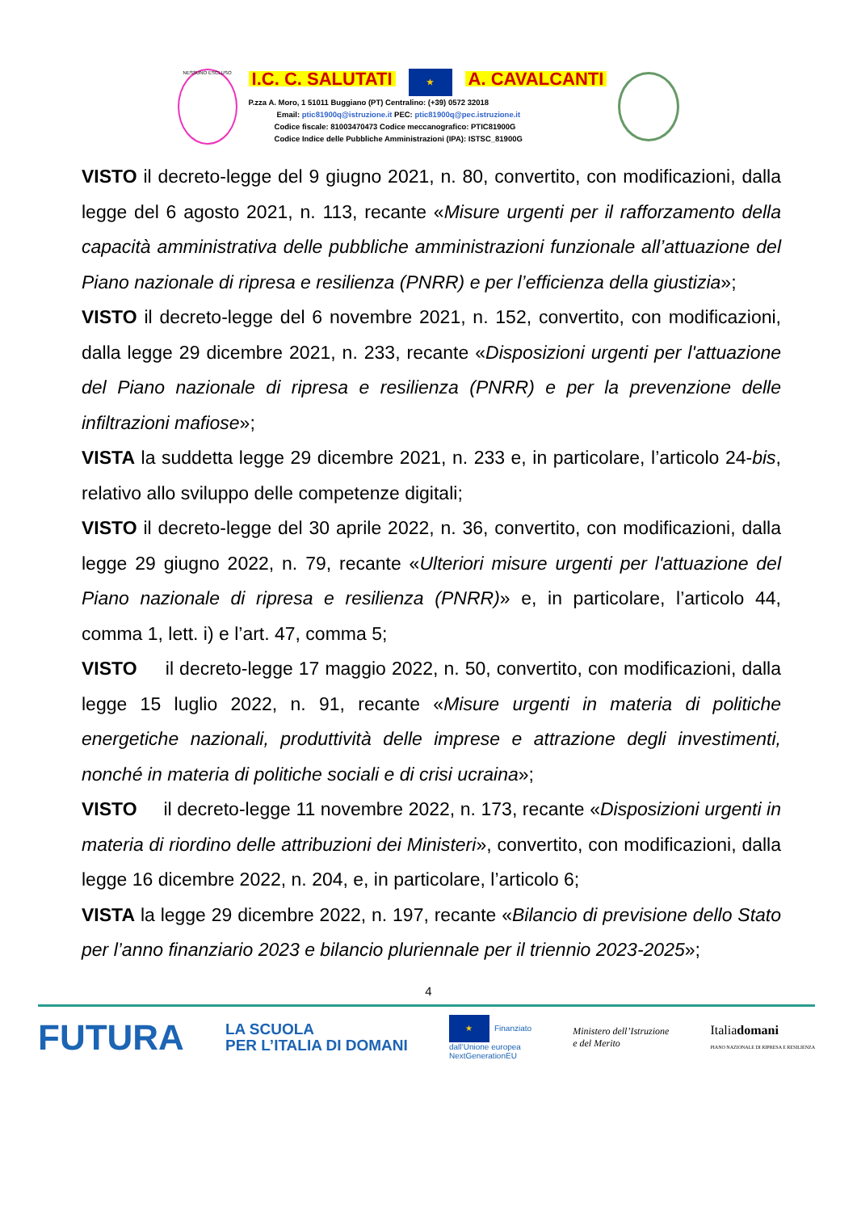NESSUNO ESCLUSO
I.C. C. SALUTATI ★ A. CAVALCANTI
P.zza A. Moro, 1 51011 Buggiano (PT) Centralino: (+39) 0572 32018
Email: ptic81900q@istruzione.it PEC: ptic81900q@pec.istruzione.it
Codice fiscale: 81003470473 Codice meccanografico: PTIC81900G
Codice Indice delle Pubbliche Amministrazioni (IPA): ISTSC_81900G
VISTO il decreto-legge del 9 giugno 2021, n. 80, convertito, con modificazioni, dalla legge del 6 agosto 2021, n. 113, recante «Misure urgenti per il rafforzamento della capacità amministrativa delle pubbliche amministrazioni funzionale all’attuazione del Piano nazionale di ripresa e resilienza (PNRR) e per l’efficienza della giustizia»;
VISTO il decreto-legge del 6 novembre 2021, n. 152, convertito, con modificazioni, dalla legge 29 dicembre 2021, n. 233, recante «Disposizioni urgenti per l'attuazione del Piano nazionale di ripresa e resilienza (PNRR) e per la prevenzione delle infiltrazioni mafiose»;
VISTA la suddetta legge 29 dicembre 2021, n. 233 e, in particolare, l’articolo 24-bis, relativo allo sviluppo delle competenze digitali;
VISTO il decreto-legge del 30 aprile 2022, n. 36, convertito, con modificazioni, dalla legge 29 giugno 2022, n. 79, recante «Ulteriori misure urgenti per l'attuazione del Piano nazionale di ripresa e resilienza (PNRR)» e, in particolare, l’articolo 44, comma 1, lett. i) e l’art. 47, comma 5;
VISTO il decreto-legge 17 maggio 2022, n. 50, convertito, con modificazioni, dalla legge 15 luglio 2022, n. 91, recante «Misure urgenti in materia di politiche energetiche nazionali, produttività delle imprese e attrazione degli investimenti, nonché in materia di politiche sociali e di crisi ucraina»;
VISTO il decreto-legge 11 novembre 2022, n. 173, recante «Disposizioni urgenti in materia di riordino delle attribuzioni dei Ministeri», convertito, con modificazioni, dalla legge 16 dicembre 2022, n. 204, e, in particolare, l’articolo 6;
VISTA la legge 29 dicembre 2022, n. 197, recante «Bilancio di previsione dello Stato per l’anno finanziario 2023 e bilancio pluriennale per il triennio 2023-2025»;
4
FUTURA LA SCUOLA
PER L’ITALIA DI DOMANI ★ Finanziato
dall’Unione europea
NextGenerationEU Ministero dell’Istruzione
e del Merito Italiadomani
PIANO NAZIONALE DI RIPRESA E RESILIENZA